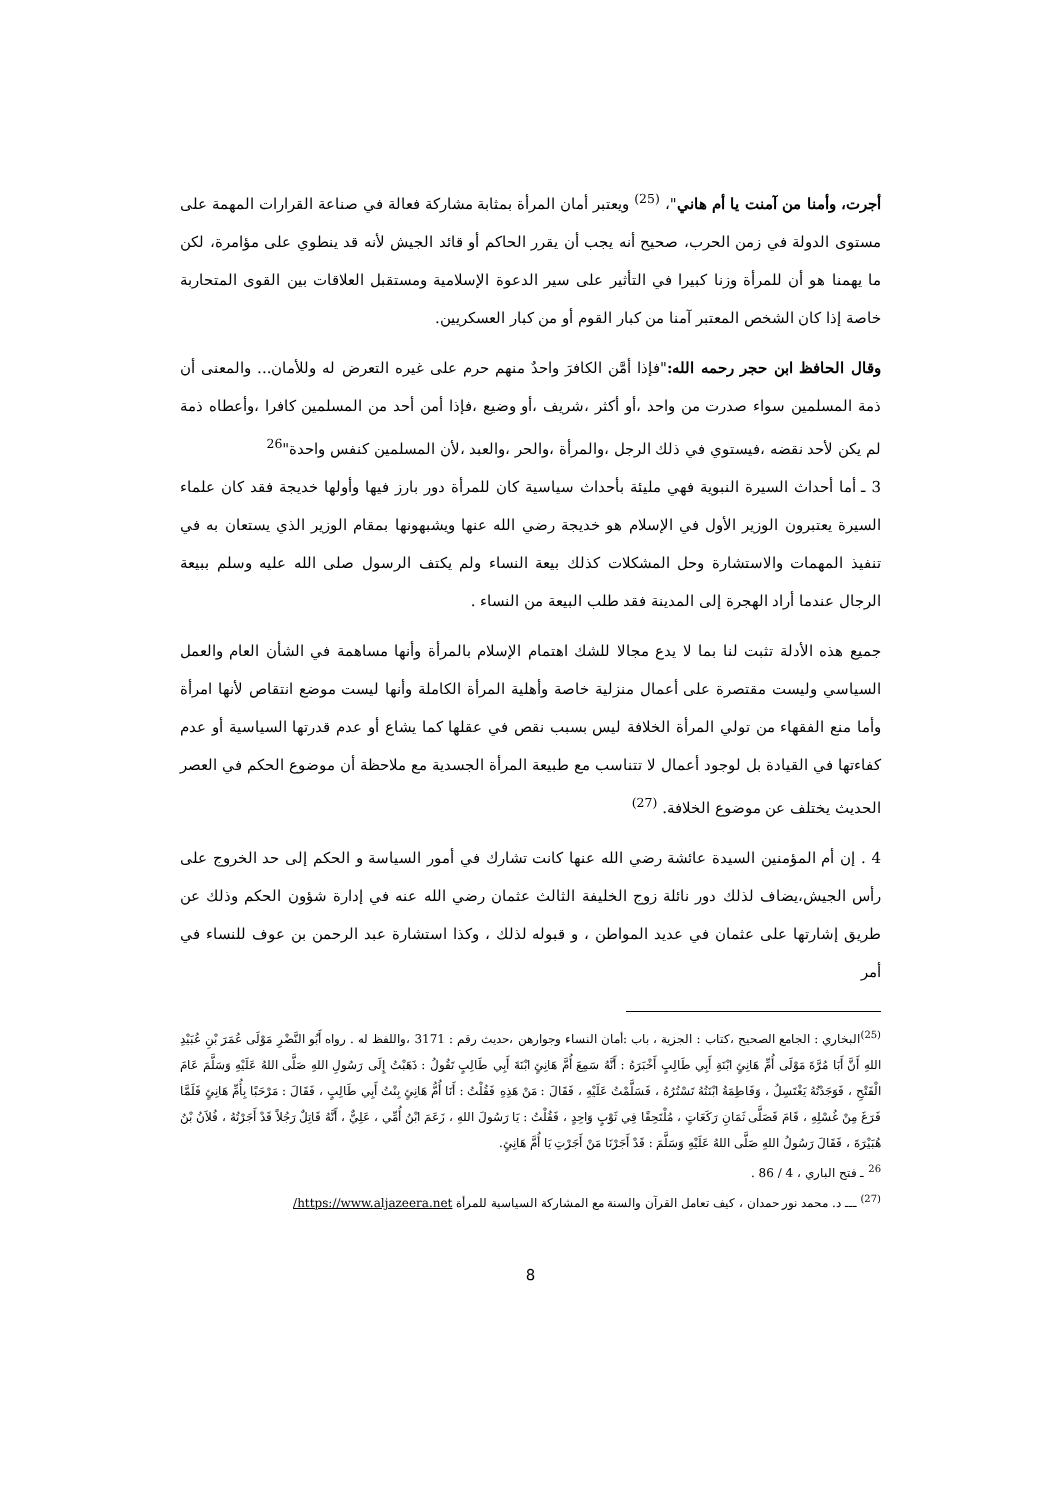أجرت، وأمنا من آمنت يا أم هاني"، <sup>(25)</sup> ويعتبر أمان المرأة بمثابة مشاركة فعالة في صناعة القرارات المهمة على مستوى الدولة في زمن الحرب، صحيح أنه يجب أن يقرر الحاكم أو قائد الجيش لأنه قد ينطوي على مؤامرة، لكن ما يهمنا هو أن للمرأة وزنا كبيرا في التأثير على سير الدعوة الإسلامية ومستقبل العلاقات بين القوى المتحاربة خاصة إذا كان الشخص المعتبر آمنا من كبار القوم أو من كبار العسكريين.
وقال الحافظ ابن حجر رحمه الله:"فإذا أمَّن الكافرَ واحدٌ منهم حرم على غيره التعرض له وللأمان... والمعنى أن ذمة المسلمين سواء صدرت من واحد ،أو أكثر ،شريف ،أو وضيع ،فإذا أمن أحد من المسلمين كافرا ،وأعطاه ذمة لم يكن لأحد نقضه ،فيستوي في ذلك الرجل ،والمرأة ،والحر ،والعبد ،لأن المسلمين كنفس واحدة"<sup>26</sup>
3 ـ أما أحداث السيرة النبوية فهي مليئة بأحداث سياسية كان للمرأة دور بارز فيها وأولها خديجة فقد كان علماء السيرة يعتبرون الوزير الأول في الإسلام هو خديجة رضي الله عنها ويشبهونها بمقام الوزير الذي يستعان به في تنفيذ المهمات والاستشارة وحل المشكلات كذلك بيعة النساء ولم يكتف الرسول صلى الله عليه وسلم ببيعة الرجال عندما أراد الهجرة إلى المدينة فقد طلب البيعة من النساء .
جميع هذه الأدلة تثبت لنا بما لا يدع مجالا للشك اهتمام الإسلام بالمرأة وأنها مساهمة في الشأن العام والعمل السياسي وليست مقتصرة على أعمال منزلية خاصة وأهلية المرأة الكاملة وأنها ليست موضع انتقاص لأنها امرأة وأما منع الفقهاء من تولي المرأة الخلافة ليس بسبب نقص في عقلها كما يشاع أو عدم قدرتها السياسية أو عدم كفاءتها في القيادة بل لوجود أعمال لا تتناسب مع طبيعة المرأة الجسدية مع ملاحظة أن موضوع الحكم في العصر الحديث يختلف عن موضوع الخلافة. <sup>(27)</sup>
4 . إن أم المؤمنين السيدة عائشة رضي الله عنها كانت تشارك في أمور السياسة و الحكم إلى حد الخروج على رأس الجيش،يضاف لذلك دور نائلة زوج الخليفة الثالث عثمان رضي الله عنه في إدارة شؤون الحكم وذلك عن طريق إشارتها على عثمان في عديد المواطن ، و قبوله لذلك ، وكذا استشارة عبد الرحمن بن عوف للنساء في أمر
<sup>(25)</sup> البخاري : الجامع الصحيح ،كتاب : الجزية ، باب :أمان النساء وجوارهن ،حديث رقم : 3171 ،واللفظ له . رواه أَبُو النَّضْرِ مَوْلَى عُمَرَ بْنِ عُبَيْدِ اللهِ أَنَّ أَبَا مُرَّةَ مَوْلَى أُمِّ هَانِئٍ ابْنَةِ أَبِي طَالِبٍ أَخْبَرَهُ : أَنَّهُ سَمِعَ أُمَّ هَانِئٍ ابْنَةَ أَبِي طَالِبٍ تَقُولُ : ذَهَبْتُ إِلَى رَسُولِ اللهِ صَلَّى اللهُ عَلَيْهِ وَسَلَّمَ عَامَ الْفَتْحِ ، فَوَجَدْتُهُ يَغْتَسِلُ ، وَفَاطِمَةُ ابْنَتُهُ تَسْتُرُهُ ، فَسَلَّمْتُ عَلَيْهِ ، فَقَالَ : مَنْ هَذِهِ فَقُلْتُ : أَنَا أُمُّ هَانِئٍ بِنْتُ أَبِي طَالِبٍ ، فَقَالَ : مَرْحَبًا بِأُمِّ هَانِئٍ فَلَمَّا فَرَغَ مِنْ غُسْلِهِ ، قَامَ فَصَلَّى ثَمَانِ رَكَعَاتٍ ، مُلْتَحِفًا فِي ثَوْبٍ وَاحِدٍ ، فَقُلْتُ : يَا رَسُولَ اللهِ ، زَعَمَ ابْنُ أُمِّي ، عَلِيٌّ ، أَنَّهُ قَاتِلٌ رَجُلاً قَدْ أَجَرْتُهُ ، فُلاَنُ بْنُ هُبَيْرَةَ ، فَقَالَ رَسُولُ اللهِ صَلَّى اللهُ عَلَيْهِ وَسَلَّمَ : قَدْ أَجَرْنَا مَنْ أَجَرْتِ يَا أُمَّ هَانِئٍ.
<sup>26</sup> ـ فتح الباري ، 4 / 86 .
<sup>(27)</sup> ـــ د. محمد نور حمدان ، كيف تعامل القرآن والسنة مع المشاركة السياسية للمرأة https://www.aljazeera.net/
8